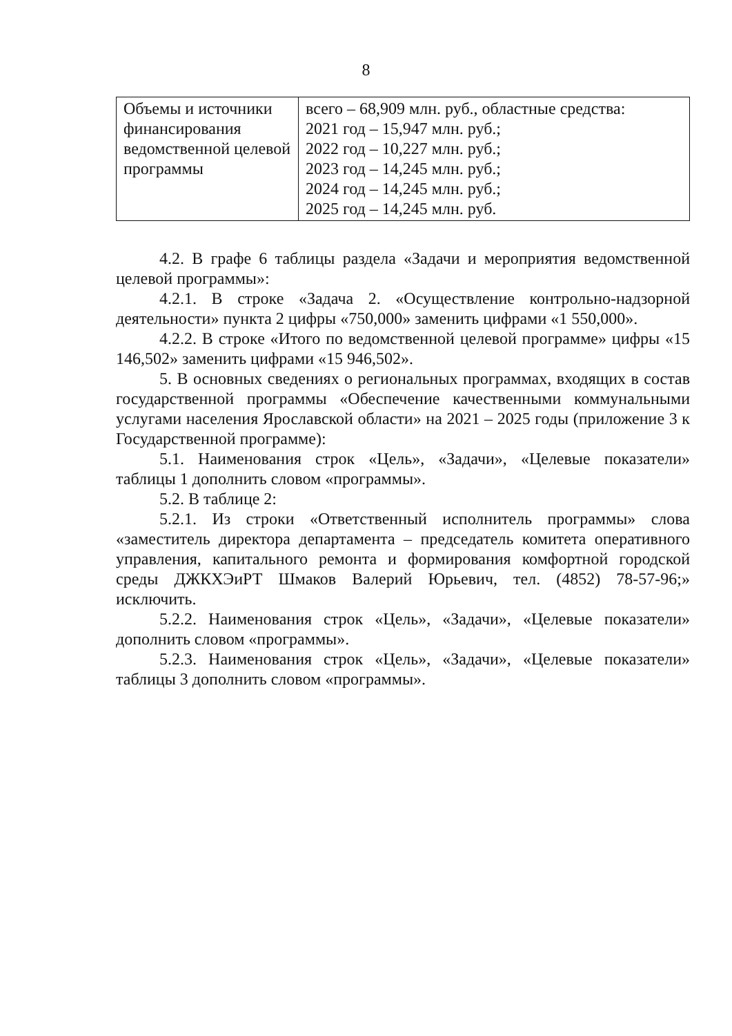8
| Объемы и источники финансирования ведомственной целевой программы | всего – 68,909 млн. руб., областные средства: 2021 год – 15,947 млн. руб.; 2022 год – 10,227 млн. руб.; 2023 год – 14,245 млн. руб.; 2024 год – 14,245 млн. руб.; 2025 год – 14,245 млн. руб. |
4.2. В графе 6 таблицы раздела «Задачи и мероприятия ведомственной целевой программы»:
4.2.1. В строке «Задача 2. «Осуществление контрольно-надзорной деятельности» пункта 2 цифры «750,000» заменить цифрами «1 550,000».
4.2.2. В строке «Итого по ведомственной целевой программе» цифры «15 146,502» заменить цифрами «15 946,502».
5. В основных сведениях о региональных программах, входящих в состав государственной программы «Обеспечение качественными коммунальными услугами населения Ярославской области» на 2021 – 2025 годы (приложение 3 к Государственной программе):
5.1. Наименования строк «Цель», «Задачи», «Целевые показатели» таблицы 1 дополнить словом «программы».
5.2. В таблице 2:
5.2.1. Из строки «Ответственный исполнитель программы» слова «заместитель директора департамента – председатель комитета оперативного управления, капитального ремонта и формирования комфортной городской среды ДЖКХЭиРТ Шмаков Валерий Юрьевич, тел. (4852) 78-57-96;» исключить.
5.2.2. Наименования строк «Цель», «Задачи», «Целевые показатели» дополнить словом «программы».
5.2.3. Наименования строк «Цель», «Задачи», «Целевые показатели» таблицы 3 дополнить словом «программы».